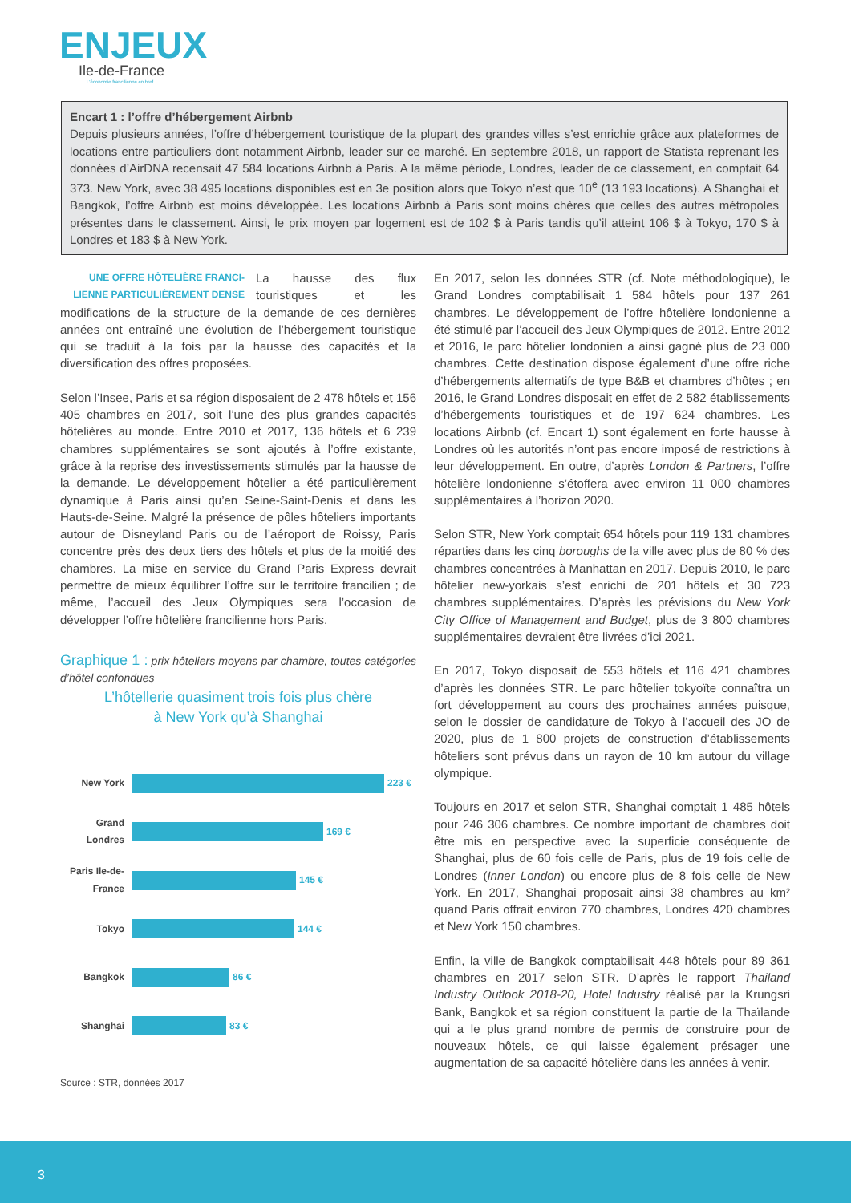ENJEUX
Ile-de-France
L'économie francilienne en bref
Encart 1 : l’offre d’hébergement Airbnb
Depuis plusieurs années, l’offre d’hébergement touristique de la plupart des grandes villes s’est enrichie grâce aux plateformes de locations entre particuliers dont notamment Airbnb, leader sur ce marché. En septembre 2018, un rapport de Statista reprenant les données d’AirDNA recensait 47 584 locations Airbnb à Paris. A la même période, Londres, leader de ce classement, en comptait 64 373. New York, avec 38 495 locations disponibles est en 3e position alors que Tokyo n’est que 10<sup>e</sup> (13 193 locations). A Shanghai et Bangkok, l’offre Airbnb est moins développée. Les locations Airbnb à Paris sont moins chères que celles des autres métropoles présentes dans le classement. Ainsi, le prix moyen par logement est de 102 $ à Paris tandis qu’il atteint 106 $ à Tokyo, 170 $ à Londres et 183 $ à New York.
UNE OFFRE HÔTELIÈRE FRANCI-LIENNE PARTICULIÈREMENT DENSE La hausse des flux touristiques et les modifications de la structure de la demande de ces dernières années ont entraîné une évolution de l’hébergement touristique qui se traduit à la fois par la hausse des capacités et la diversification des offres proposées.
Selon l’Insee, Paris et sa région disposaient de 2 478 hôtels et 156 405 chambres en 2017, soit l’une des plus grandes capacités hôtelières au monde. Entre 2010 et 2017, 136 hôtels et 6 239 chambres supplémentaires se sont ajoutés à l’offre existante, grâce à la reprise des investissements stimulés par la hausse de la demande. Le développement hôtelier a été particulièrement dynamique à Paris ainsi qu’en Seine-Saint-Denis et dans les Hauts-de-Seine. Malgré la présence de pôles hôteliers importants autour de Disneyland Paris ou de l’aéroport de Roissy, Paris concentre près des deux tiers des hôtels et plus de la moitié des chambres. La mise en service du Grand Paris Express devrait permettre de mieux équilibrer l’offre sur le territoire francilien ; de même, l’accueil des Jeux Olympiques sera l’occasion de développer l’offre hôtelière francilienne hors Paris.
Graphique 1 : prix hôteliers moyens par chambre, toutes catégories d’hôtel confondues
L’hôtellerie quasiment trois fois plus chère
à New York qu’à Shanghai
New York 223 €
Grand Londres
169 €
Paris Ile-de-France
145 €
Tokyo 144 €
Bangkok 86 €
Shanghai 83 €
Source : STR, données 2017
En 2017, selon les données STR (cf. Note méthodologique), le Grand Londres comptabilisait 1 584 hôtels pour 137 261 chambres. Le développement de l’offre hôtelière londonienne a été stimulé par l’accueil des Jeux Olympiques de 2012. Entre 2012 et 2016, le parc hôtelier londonien a ainsi gagné plus de 23 000 chambres. Cette destination dispose également d’une offre riche d’hébergements alternatifs de type B&B et chambres d’hôtes ; en 2016, le Grand Londres disposait en effet de 2 582 établissements d’hébergements touristiques et de 197 624 chambres. Les locations Airbnb (cf. Encart 1) sont également en forte hausse à Londres où les autorités n’ont pas encore imposé de restrictions à leur développement. En outre, d’après London & Partners, l’offre hôtelière londonienne s’étoffera avec environ 11 000 chambres supplémentaires à l’horizon 2020.
Selon STR, New York comptait 654 hôtels pour 119 131 chambres réparties dans les cinq boroughs de la ville avec plus de 80 % des chambres concentrées à Manhattan en 2017. Depuis 2010, le parc hôtelier new-yorkais s’est enrichi de 201 hôtels et 30 723 chambres supplémentaires. D’après les prévisions du New York City Office of Management and Budget, plus de 3 800 chambres supplémentaires devraient être livrées d’ici 2021.
En 2017, Tokyo disposait de 553 hôtels et 116 421 chambres d’après les données STR. Le parc hôtelier tokyoïte connaîtra un fort développement au cours des prochaines années puisque, selon le dossier de candidature de Tokyo à l’accueil des JO de 2020, plus de 1 800 projets de construction d’établissements hôteliers sont prévus dans un rayon de 10 km autour du village olympique.
Toujours en 2017 et selon STR, Shanghai comptait 1 485 hôtels pour 246 306 chambres. Ce nombre important de chambres doit être mis en perspective avec la superficie conséquente de Shanghai, plus de 60 fois celle de Paris, plus de 19 fois celle de Londres (Inner London) ou encore plus de 8 fois celle de New York. En 2017, Shanghai proposait ainsi 38 chambres au km² quand Paris offrait environ 770 chambres, Londres 420 chambres et New York 150 chambres.
Enfin, la ville de Bangkok comptabilisait 448 hôtels pour 89 361 chambres en 2017 selon STR. D’après le rapport Thailand Industry Outlook 2018-20, Hotel Industry réalisé par la Krungsri Bank, Bangkok et sa région constituent la partie de la Thaïlande qui a le plus grand nombre de permis de construire pour de nouveaux hôtels, ce qui laisse également présager une augmentation de sa capacité hôtelière dans les années à venir.
3